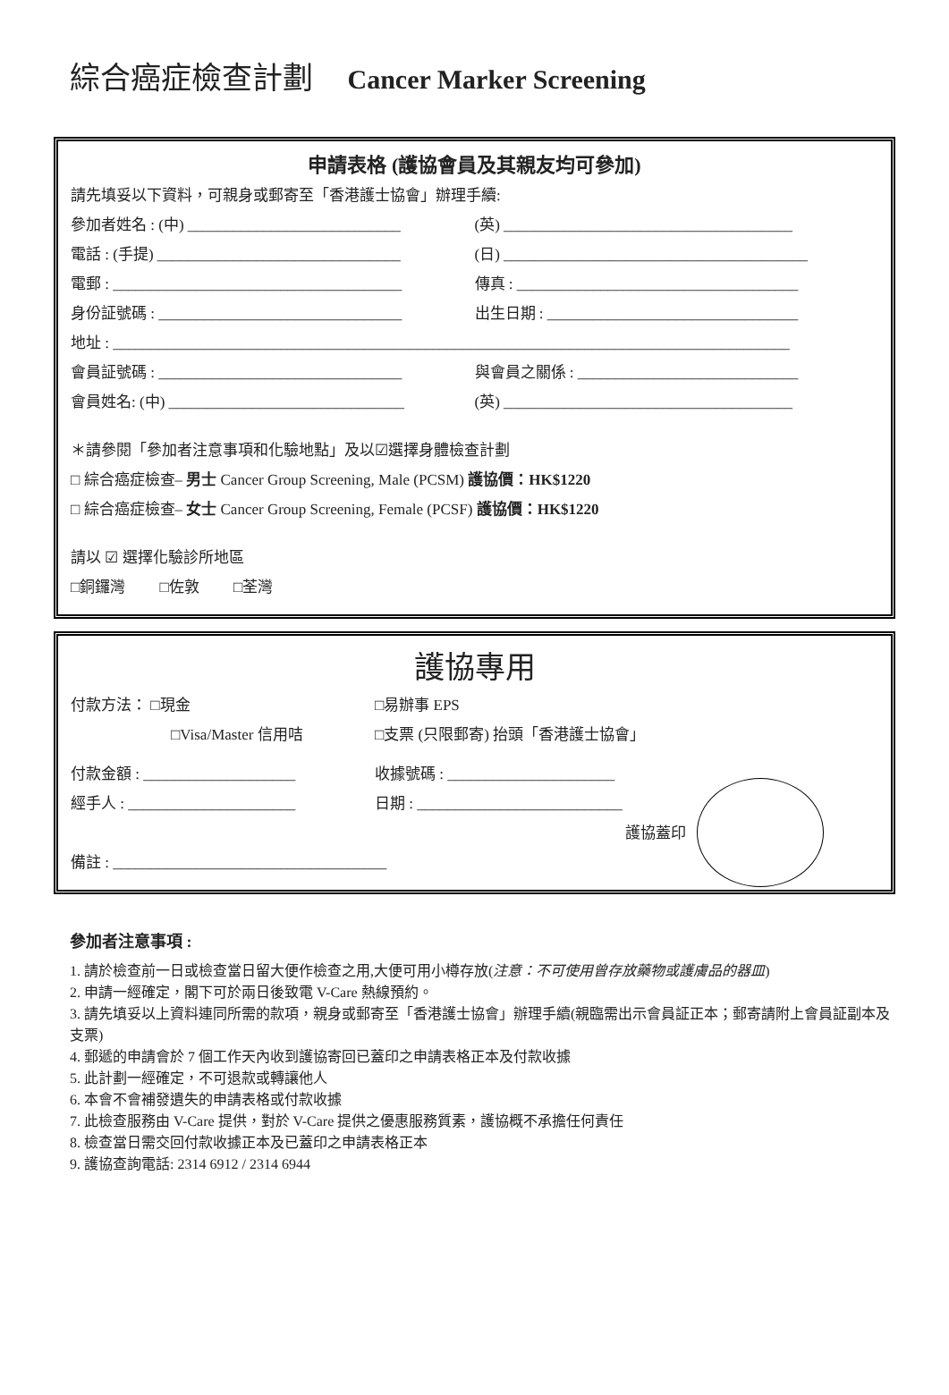綜合癌症檢查計劃 Cancer Marker Screening
申請表格 (護協會員及其親友均可參加)
請先填妥以下資料，可親身或郵寄至「香港護士協會」辦理手續:
參加者姓名 : (中) ____________________________
(英) ______________________________________
電話 : (手提) ________________________________
(日) ________________________________________
電郵 : ______________________________________
傳真 : _____________________________________
身份証號碼 : ________________________________
出生日期 : _________________________________
地址 : _________________________________________________________________________________________
會員証號碼 : ________________________________
與會員之關係 : _____________________________
會員姓名: (中) _______________________________
(英) ______________________________________
＊請參閱「參加者注意事項和化驗地點」及以☑選擇身體檢查計劃
□ 綜合癌症檢查– 男士 Cancer Group Screening, Male (PCSM) 護協價：HK$1220
□ 綜合癌症檢查– 女士 Cancer Group Screening, Female (PCSF) 護協價：HK$1220
請以 ☑ 選擇化驗診所地區
□銅鑼灣 □佐敦 □荃灣
護協專用
付款方法： □現金 □易辦事 EPS
□Visa/Master 信用咭 □支票 (只限郵寄) 抬頭「香港護士協會」
付款金額 : ____________________ 收據號碼 : ______________________
經手人 : ______________________ 日期 : ___________________________
護協蓋印
備註 : ____________________________________
參加者注意事項 :
1. 請於檢查前一日或檢查當日留大便作檢查之用,大便可用小樽存放(注意：不可使用曾存放藥物或護膚品的器皿)
2. 申請一經確定，閣下可於兩日後致電 V-Care 熱線預約。
3. 請先填妥以上資料連同所需的款項，親身或郵寄至「香港護士協會」辦理手續(親臨需出示會員証正本；郵寄請附上會員証副本及支票)
4. 郵遞的申請會於 7 個工作天內收到護協寄回已蓋印之申請表格正本及付款收據
5. 此計劃一經確定，不可退款或轉讓他人
6. 本會不會補發遺失的申請表格或付款收據
7. 此檢查服務由 V-Care 提供，對於 V-Care 提供之優惠服務質素，護協概不承擔任何責任
8. 檢查當日需交回付款收據正本及已蓋印之申請表格正本
9. 護協查詢電話: 2314 6912 / 2314 6944